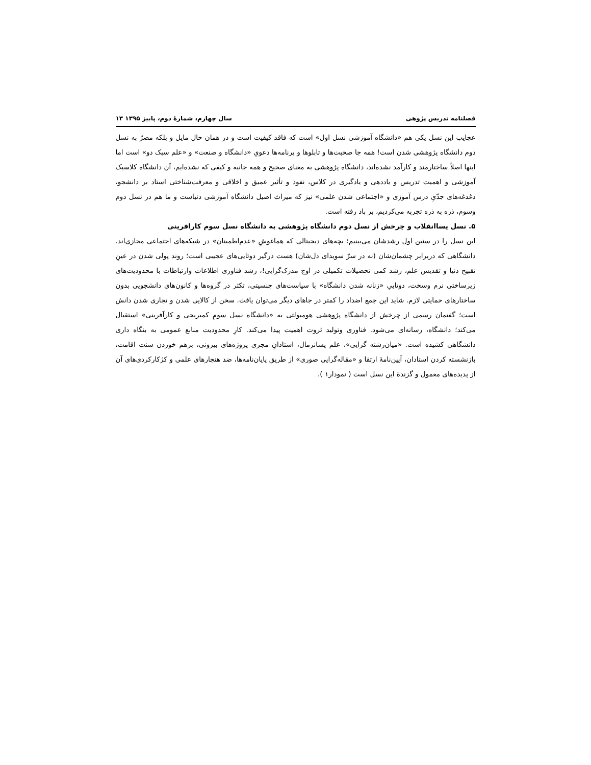فصلنامه تدریس پژوهی سال چهارم، شمارۀ دوم، پاییز ۱۳۹۵ ۱۳
عجایب این نسل یکی هم «دانشگاه آموزشی نسل اول» است که فاقد کیفیت است و در همان حال مایل و بلکه مصرّ به نسل دوم دانشگاه پژوهشی شدن است! همه جا صحبت‌ها و تابلوها و برنامه‌ها دعویِ «دانشگاه و صنعت» و «علم سبک دو» است اما اینها اصلاً ساختارمند و کارآمد نشده‌اند، دانشگاه پژوهشی به معنای صحیح و همه جانبه و کیفی که نشده‌ایم، آن دانشگاه کلاسیک آموزشی و اهمیت تدریس و یاددهی و یادگیری در کلاس، نفوذ و تأثیر عمیق و اخلاقی و معرفت‌شناختی استاد بر دانشجو، دغدغه‌های جدّیِ درس آموزی و «اجتماعی شدن علمی» نیز که میراث اصیل دانشگاه آموزشی دنیاست و ما هم در نسل دوم وسوم، ذره به ذره تجربه می‌کردیم، بر باد رفته است.
۵. نسل پساانقلاب و چرخش از نسل دوم دانشگاه پژوهشی به دانشگاه نسل سوم کارافرینی
این نسل را در سنین اول رشدشان می‌بینیم؛ بچه‌های دیجیتالی که هماغوشِ «عدم‌اطمینان» در شبکه‌های اجتماعی مجازی‌اند. دانشگاهی که دربرابر چشمان‌شان (نه در سرّ سویدای دل‌شان) هست درگیر دوتایی‌های عجیبی است؛ روند پولی شدن در عینِ تقبیح دنیا و تقدیس علم، رشد کمی تحصیلات تکمیلی در اوج مدرک‌گرایی!، رشد فناوری اطلاعات وارتباطات با محدودیت‌های زیرساختی نرم وسخت، دوتاییِ «زنانه شدن دانشگاه» با سیاست‌های جنسیتی، تکثر در گروه‌ها و کانون‌های دانشجویی بدون ساختارهای حمایتی لازم. شاید این جمع اضداد را کمتر در جاهای دیگر می‌توان یافت. سخن از کالایی شدن و تجاری شدن دانش است؛ گفتمان رسمی از چرخش از دانشگاه پژوهشی هومبولتی به «دانشگاه نسل سومِ کمبریجی و کارآفرینی» استقبال می‌کند؛ دانشگاه، رسانه‌ای می‌شود. فناوری وتولید ثروت اهمیت پیدا می‌کند. کارِ محدودیت منابع عمومی به بنگاه داری دانشگاهی کشیده است. «میان‌رشته گرایی»، علم پسانرمال، استادانِ مجری پروژه‌های بیرونی، برهم خوردن سنت اقامت، بازنشسته کردن استادان، آیین‌نامۀ ارتقا و «مقاله‌گرایی صوری» از طریق پایان‌نامه‌ها، ضد هنجارهای علمی و کژکارکردی‌های آن از پدیده‌های معمول و گزندۀ این نسل است ( نمودار۱ ).